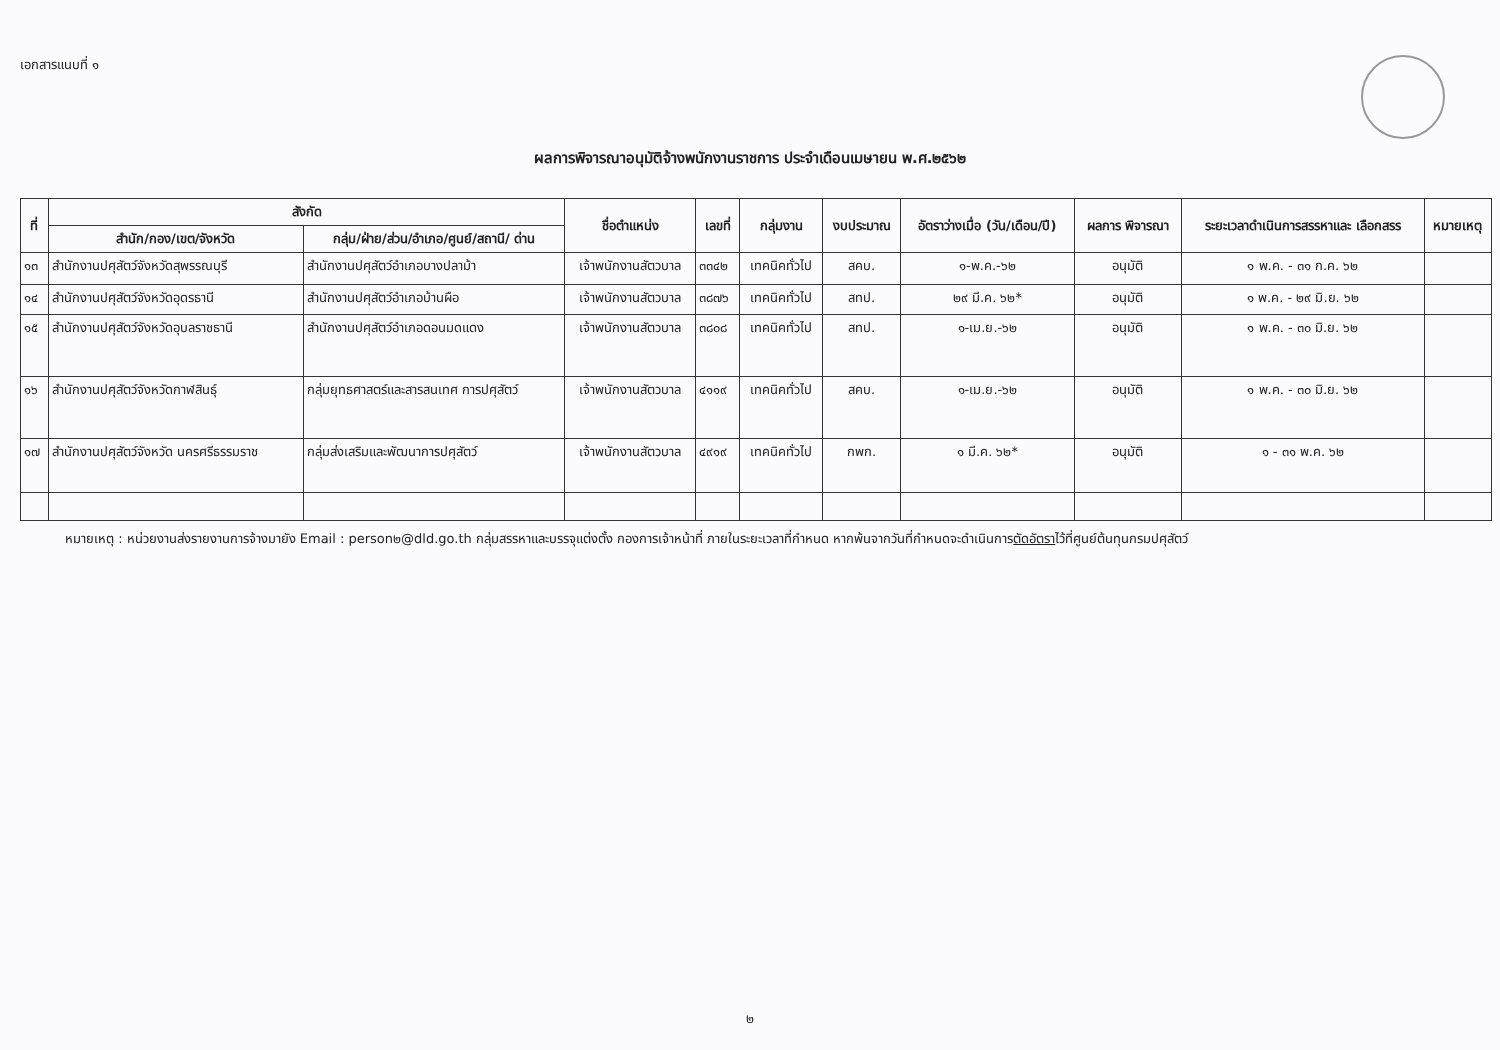เอกสารแนบที่ ๑
ผลการพิจารณาอนุมัติจ้างพนักงานราชการ ประจำเดือนเมษายน พ.ศ.๒๕๖๒
| ที่ | สังกัด | | ชื่อตำแหน่ง | เลขที่ | กลุ่มงาน | งบประมาณ | อัตราว่างเมื่อ (วัน/เดือน/ปี) | ผลการ พิจารณา | ระยะเวลาดำเนินการสรรหาและ เลือกสรร | หมายเหตุ |
| --- | --- | --- | --- | --- | --- | --- | --- | --- | --- | --- |
| | สำนัก/กอง/เขต/จังหวัด | กลุ่ม/ฝ่าย/ส่วน/อำเภอ/ศูนย์/สถานี/ ด่าน | | | | | | | | |
| ๑๓ | สำนักงานปศุสัตว์จังหวัดสุพรรณบุรี | สำนักงานปศุสัตว์อำเภอบางปลาม้า | เจ้าพนักงานสัตวบาล | ๓๓๔๒ | เทคนิคทั่วไป | สคบ. | ๑-พ.ค.-๖๒ | อนุมัติ | ๑ พ.ค. - ๓๑ ก.ค. ๖๒ | |
| ๑๔ | สำนักงานปศุสัตว์จังหวัดอุดรธานี | สำนักงานปศุสัตว์อำเภอบ้านผือ | เจ้าพนักงานสัตวบาล | ๓๘๗๖ | เทคนิคทั่วไป | สทป. | ๒๙ มี.ค. ๖๒* | อนุมัติ | ๑ พ.ค. - ๒๙ มิ.ย. ๖๒ | |
| ๑๕ | สำนักงานปศุสัตว์จังหวัดอุบลราชธานี | สำนักงานปศุสัตว์อำเภอดอนมดแดง | เจ้าพนักงานสัตวบาล | ๓๘๐๘ | เทคนิคทั่วไป | สทป. | ๑-เม.ย.-๖๒ | อนุมัติ | ๑ พ.ค. - ๓๐ มิ.ย. ๖๒ | |
| ๑๖ | สำนักงานปศุสัตว์จังหวัดกาฬสินธุ์ | กลุ่มยุทธศาสตร์และสารสนเทศ การปศุสัตว์ | เจ้าพนักงานสัตวบาล | ๔๑๑๙ | เทคนิคทั่วไป | สคบ. | ๑-เม.ย.-๖๒ | อนุมัติ | ๑ พ.ค. - ๓๐ มิ.ย. ๖๒ | |
| ๑๗ | สำนักงานปศุสัตว์จังหวัด นครศรีธรรมราช | กลุ่มส่งเสริมและพัฒนาการปศุสัตว์ | เจ้าพนักงานสัตวบาล | ๔๙๑๙ | เทคนิคทั่วไป | กพก. | ๑ มี.ค. ๖๒* | อนุมัติ | ๑ - ๓๑ พ.ค. ๖๒ | |
หมายเหตุ : หน่วยงานส่งรายงานการจ้างมายัง Email : person๒@dld.go.th กลุ่มสรรหาและบรรจุแต่งตั้ง กองการเจ้าหน้าที่ ภายในระยะเวลาที่กำหนด หากพ้นจากวันที่กำหนดจะดำเนินการตัดอัตราไว้ที่ศูนย์ต้นทุนกรมปศุสัตว์
๒